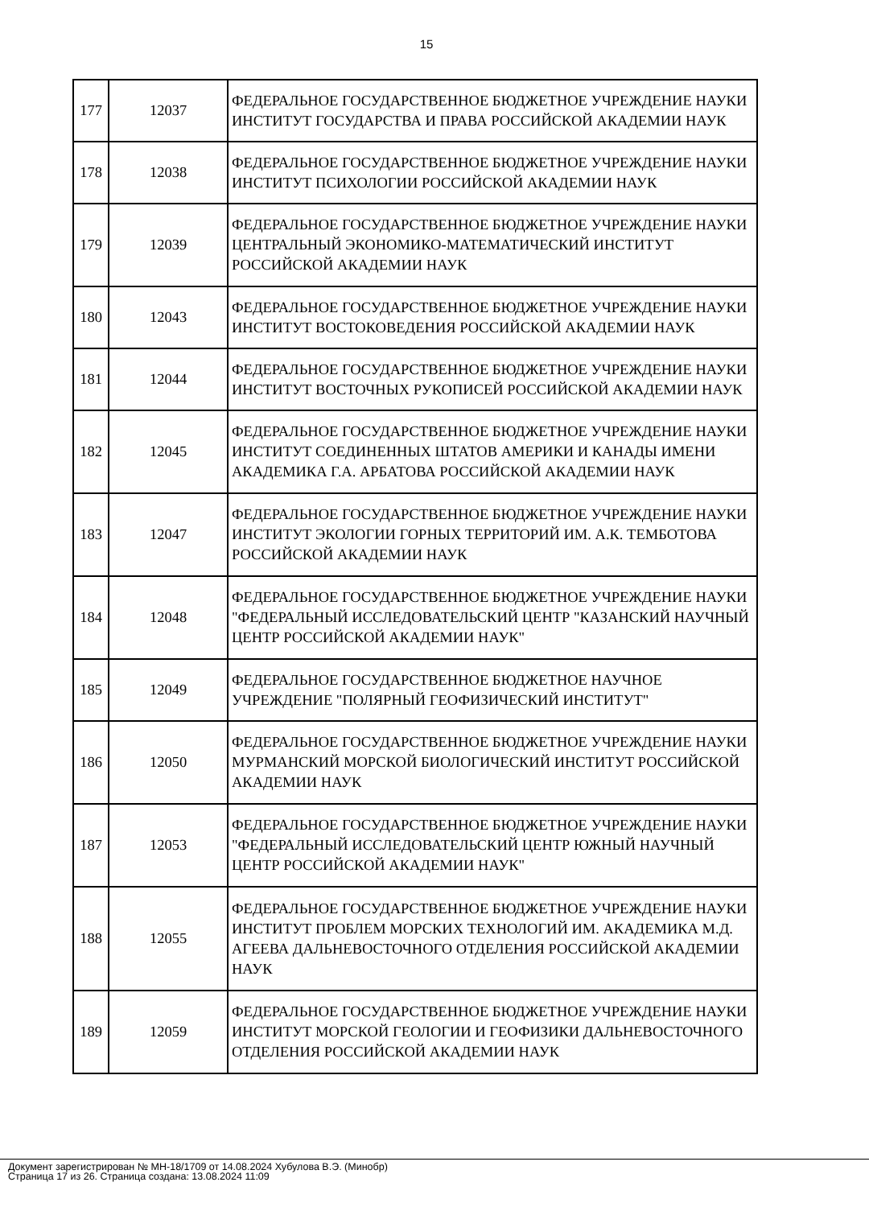15
| 177 | 12037 | ФЕДЕРАЛЬНОЕ ГОСУДАРСТВЕННОЕ БЮДЖЕТНОЕ УЧРЕЖДЕНИЕ НАУКИ ИНСТИТУТ ГОСУДАРСТВА И ПРАВА РОССИЙСКОЙ АКАДЕМИИ НАУК |
| 178 | 12038 | ФЕДЕРАЛЬНОЕ ГОСУДАРСТВЕННОЕ БЮДЖЕТНОЕ УЧРЕЖДЕНИЕ НАУКИ ИНСТИТУТ ПСИХОЛОГИИ РОССИЙСКОЙ АКАДЕМИИ НАУК |
| 179 | 12039 | ФЕДЕРАЛЬНОЕ ГОСУДАРСТВЕННОЕ БЮДЖЕТНОЕ УЧРЕЖДЕНИЕ НАУКИ ЦЕНТРАЛЬНЫЙ ЭКОНОМИКО-МАТЕМАТИЧЕСКИЙ ИНСТИТУТ РОССИЙСКОЙ АКАДЕМИИ НАУК |
| 180 | 12043 | ФЕДЕРАЛЬНОЕ ГОСУДАРСТВЕННОЕ БЮДЖЕТНОЕ УЧРЕЖДЕНИЕ НАУКИ ИНСТИТУТ ВОСТОКОВЕДЕНИЯ РОССИЙСКОЙ АКАДЕМИИ НАУК |
| 181 | 12044 | ФЕДЕРАЛЬНОЕ ГОСУДАРСТВЕННОЕ БЮДЖЕТНОЕ УЧРЕЖДЕНИЕ НАУКИ ИНСТИТУТ ВОСТОЧНЫХ РУКОПИСЕЙ РОССИЙСКОЙ АКАДЕМИИ НАУК |
| 182 | 12045 | ФЕДЕРАЛЬНОЕ ГОСУДАРСТВЕННОЕ БЮДЖЕТНОЕ УЧРЕЖДЕНИЕ НАУКИ ИНСТИТУТ СОЕДИНЕННЫХ ШТАТОВ АМЕРИКИ И КАНАДЫ ИМЕНИ АКАДЕМИКА Г.А. АРБАТОВА РОССИЙСКОЙ АКАДЕМИИ НАУК |
| 183 | 12047 | ФЕДЕРАЛЬНОЕ ГОСУДАРСТВЕННОЕ БЮДЖЕТНОЕ УЧРЕЖДЕНИЕ НАУКИ ИНСТИТУТ ЭКОЛОГИИ ГОРНЫХ ТЕРРИТОРИЙ ИМ. А.К. ТЕМБОТОВА РОССИЙСКОЙ АКАДЕМИИ НАУК |
| 184 | 12048 | ФЕДЕРАЛЬНОЕ ГОСУДАРСТВЕННОЕ БЮДЖЕТНОЕ УЧРЕЖДЕНИЕ НАУКИ "ФЕДЕРАЛЬНЫЙ ИССЛЕДОВАТЕЛЬСКИЙ ЦЕНТР "КАЗАНСКИЙ НАУЧНЫЙ ЦЕНТР РОССИЙСКОЙ АКАДЕМИИ НАУК" |
| 185 | 12049 | ФЕДЕРАЛЬНОЕ ГОСУДАРСТВЕННОЕ БЮДЖЕТНОЕ НАУЧНОЕ УЧРЕЖДЕНИЕ "ПОЛЯРНЫЙ ГЕОФИЗИЧЕСКИЙ ИНСТИТУТ" |
| 186 | 12050 | ФЕДЕРАЛЬНОЕ ГОСУДАРСТВЕННОЕ БЮДЖЕТНОЕ УЧРЕЖДЕНИЕ НАУКИ МУРМАНСКИЙ МОРСКОЙ БИОЛОГИЧЕСКИЙ ИНСТИТУТ РОССИЙСКОЙ АКАДЕМИИ НАУК |
| 187 | 12053 | ФЕДЕРАЛЬНОЕ ГОСУДАРСТВЕННОЕ БЮДЖЕТНОЕ УЧРЕЖДЕНИЕ НАУКИ "ФЕДЕРАЛЬНЫЙ ИССЛЕДОВАТЕЛЬСКИЙ ЦЕНТР ЮЖНЫЙ НАУЧНЫЙ ЦЕНТР РОССИЙСКОЙ АКАДЕМИИ НАУК" |
| 188 | 12055 | ФЕДЕРАЛЬНОЕ ГОСУДАРСТВЕННОЕ БЮДЖЕТНОЕ УЧРЕЖДЕНИЕ НАУКИ ИНСТИТУТ ПРОБЛЕМ МОРСКИХ ТЕХНОЛОГИЙ ИМ. АКАДЕМИКА М.Д. АГЕЕВА ДАЛЬНЕВОСТОЧНОГО ОТДЕЛЕНИЯ РОССИЙСКОЙ АКАДЕМИИ НАУК |
| 189 | 12059 | ФЕДЕРАЛЬНОЕ ГОСУДАРСТВЕННОЕ БЮДЖЕТНОЕ УЧРЕЖДЕНИЕ НАУКИ ИНСТИТУТ МОРСКОЙ ГЕОЛОГИИ И ГЕОФИЗИКИ ДАЛЬНЕВОСТОЧНОГО ОТДЕЛЕНИЯ РОССИЙСКОЙ АКАДЕМИИ НАУК |
Документ зарегистрирован № МН-18/1709 от 14.08.2024 Хубулова В.Э. (Минобр)
Страница 17 из 26. Страница создана: 13.08.2024 11:09